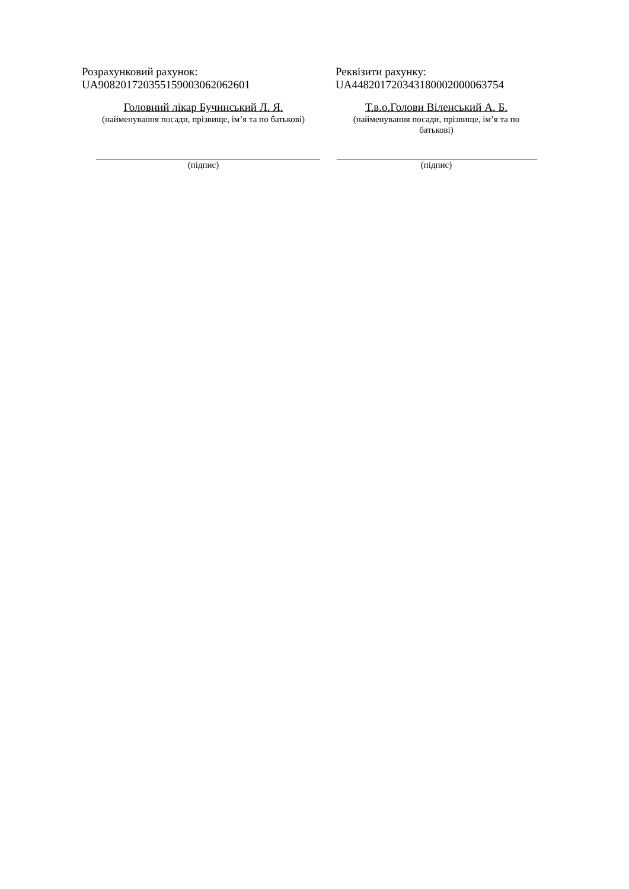Розрахунковий рахунок:
UA908201720355159003062062601
Головний лікар Бучинський Л. Я.
(найменування посади, прізвище, ім’я та по батькові)
(підпис)
Реквізити рахунку:
UA448201720343180002000063754
Т.в.о.Голови Віленський А. Б.
(найменування посади, прізвище, ім’я та по батькові)
(підпис)